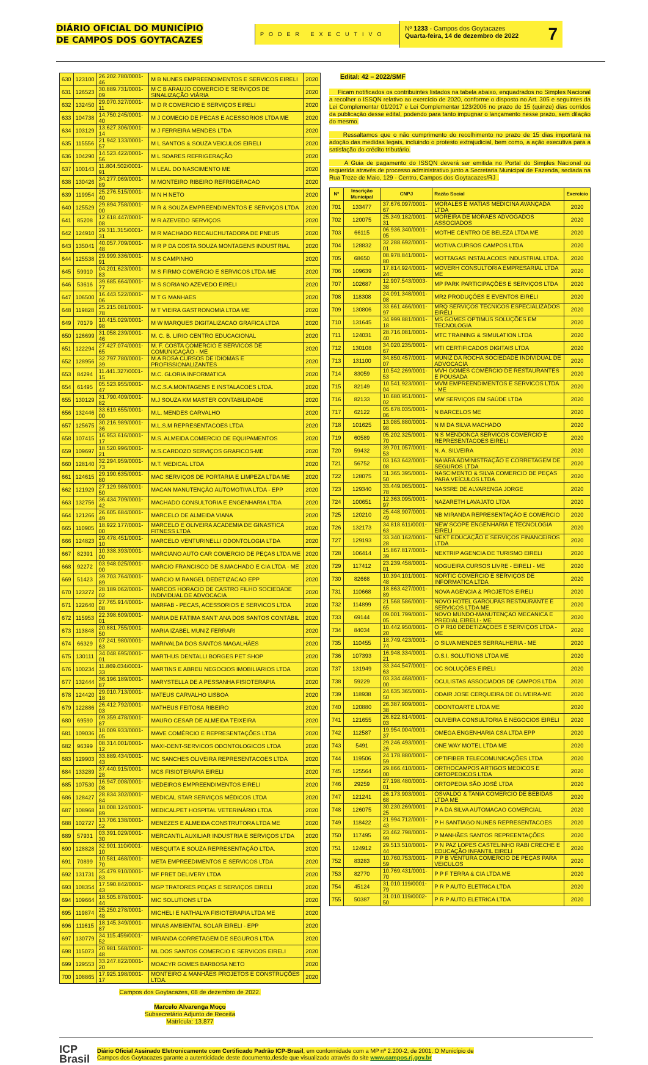DIÁRIO OFICIAL DO MUNICÍPIO
DE CAMPOS DOS GOYTACAZES
PODER EXECUTIVO
Nº 1233 - Campos dos Goytacazes
Quarta-feira, 14 de dezembro de 2022
7
| 630 | 123100 | 26.202.780/0001-46 | M B NUNES EMPREENDIMENTOS E SERVICOS EIRELI | 2020 |
| 631 | 126523 | 30.889.731/0001-09 | M C B ARAUJO COMERCIO E SERVIÇOS DE SINALIZAÇÃO VIÁRIA | 2020 |
| 632 | 132450 | 29.070.327/0001-11 | M D R COMERCIO E SERVIÇOS EIRELI | 2020 |
| 633 | 104738 | 14.750.245/0001-40 | M J COMECIO DE PECAS E ACESSORIOS LTDA ME | 2020 |
| 634 | 103129 | 13.627.306/0001-14 | M J FERREIRA MENDES LTDA | 2020 |
| 635 | 115556 | 21.942.133/0001-57 | M L SANTOS & SOUZA VEICULOS EIRELI | 2020 |
| 636 | 104290 | 14.523.422/0001-56 | M L SOARES REFRIGERAÇÃO | 2020 |
| 637 | 100143 | 11.804.502/0001-91 | M LEAL DO NASCIMENTO ME | 2020 |
| 638 | 130426 | 34.277.069/0001-89 | M MONTEIRO RIBEIRO REFRIGERACAO | 2020 |
| 639 | 119954 | 25.276.515/0001-40 | M N H NETO | 2020 |
| 640 | 125529 | 29.894.758/0001-00 | M R & SOUZA EMPREENDIMENTOS E SERVIÇOS LTDA | 2020 |
| 641 | 85208 | 12.618.447/0001-08 | M R AZEVEDO SERVIÇOS | 2020 |
| 642 | 124910 | 29.311.315/0001-31 | M R MACHADO RECAUCHUTADORA DE PNEUS | 2020 |
| 643 | 135041 | 40.057.709/0001-48 | M R P DA COSTA SOUZA MONTAGENS INDUSTRIAL | 2020 |
| 644 | 125538 | 29.999.336/0001-91 | M S CAMPINHO | 2020 |
| 645 | 59910 | 04.201.623/0001-83 | M S FIRMO COMERCIO E SERVICOS LTDA-ME | 2020 |
| 646 | 53616 | 39.685.664/0001-77 | M S SORIANO AZEVEDO EIRELI | 2020 |
| 647 | 106500 | 16.443.522/0001-06 | M T G MANHAES | 2020 |
| 648 | 119828 | 25.215.081/0001-78 | M T VIEIRA GASTRONOMIA LTDA ME | 2020 |
| 649 | 70179 | 10.415.029/0001-98 | M W MARQUES DIGITALIZACAO GRAFICA LTDA | 2020 |
| 650 | 126699 | 31.058.239/0001-46 | M. C. B. LIRIO CENTRO EDUCACIONAL | 2020 |
| 651 | 122294 | 27.427.074/0001-65 | M. F. COSTA COMERCIO E SERVICOS DE COMUNICAÇÃO - ME | 2020 |
| 652 | 128956 | 32.797.780/0001-39 | M.A ROSA CURSOS DE IDIOMAS E PROFISSIONALIZANTES | 2020 |
| 653 | 84294 | 11.441.327/0001-15 | M.C. GLORIA INFORMATICA | 2020 |
| 654 | 61495 | 05.523.955/0001-47 | M.C.S.A.MONTAGENS E INSTALACOES LTDA. | 2020 |
| 655 | 130129 | 31.790.409/0001-82 | M.J SOUZA KM MASTER CONTABILIDADE | 2020 |
| 656 | 132446 | 33.619.655/0001-00 | M.L. MENDES CARVALHO | 2020 |
| 657 | 125675 | 30.216.989/0001-36 | M.L.S.M REPRESENTACOES LTDA | 2020 |
| 658 | 107415 | 16.953.616/0001-17 | M.S. ALMEIDA COMERCIO DE EQUIPAMENTOS | 2020 |
| 659 | 109697 | 18.520.996/0001-21 | M.S.CARDOZO SERVIÇOS GRAFICOS-ME | 2020 |
| 660 | 128140 | 32.294.959/0001-73 | M.T. MEDICAL LTDA | 2020 |
| 661 | 124615 | 29.190.635/0001-80 | MAC SERVIÇOS DE PORTARIA E LIMPEZA LTDA ME | 2020 |
| 662 | 121929 | 27.129.986/0001-50 | MACAN MANUTENÇÃO AUTOMOTIVA LTDA - EPP | 2020 |
| 663 | 132756 | 36.434.709/0001-42 | MACHADO CONSULTORIA E ENGENHARIA LTDA | 2020 |
| 664 | 121266 | 26.605.684/0001-49 | MARCELO DE ALMEIDA VIANA | 2020 |
| 665 | 110905 | 18.922.177/0001-00 | MARCELO E OLIVEIRA ACADEMIA DE GINASTICA FITNESS LTDA | 2020 |
| 666 | 124823 | 29.478.451/0001-10 | MARCELO VENTURINELLI ODONTOLOGIA LTDA | 2020 |
| 667 | 82391 | 10.338.393/0001-00 | MARCIANO AUTO CAR COMERCIO DE PEÇAS LTDA ME | 2020 |
| 668 | 92272 | 03.948.025/0001-00 | MARCIO FRANCISCO DE S.MACHADO E CIA LTDA - ME | 2020 |
| 669 | 51423 | 39.703.764/0001-89 | MARCIO M RANGEL DEDETIZACAO EPP | 2020 |
| 670 | 123272 | 28.189.062/0001-02 | MARCOS HORACIO DE CASTRO FILHO SOCIEDADE INDIVIDUAL DE ADVOCACIA | 2020 |
| 671 | 122640 | 27.765.914/0001-08 | MARFAB - PECAS, ACESSORIOS E SERVICOS LTDA | 2020 |
| 672 | 115953 | 22.398.609/0001-01 | MARIA DE FÁTIMA SANT' ANA DOS SANTOS CONTÁBIL | 2020 |
| 673 | 113848 | 20.881.755/0001-50 | MARIA IZABEL MUNIZ FERRARI | 2020 |
| 674 | 66329 | 07.241.980/0001-63 | MARIVALDA DOS SANTOS MAGALHÃES | 2020 |
| 675 | 130111 | 34.048.695/0001-01 | MARTHUS DENTALLI BORGES PET SHOP | 2020 |
| 676 | 100234 | 11.869.034/0001-33 | MARTINS E ABREU NEGOCIOS IMOBILIARIOS LTDA | 2020 |
| 677 | 132444 | 36.196.189/0001-87 | MARYSTELLA DE A PESSANHA FISIOTERAPIA | 2020 |
| 678 | 124420 | 29.010.713/0001-18 | MATEUS CARVALHO LISBOA | 2020 |
| 679 | 122886 | 26.412.792/0001-03 | MATHEUS FEITOSA RIBEIRO | 2020 |
| 680 | 69590 | 09.359.478/0001-87 | MAURO CESAR DE ALMEIDA TEIXEIRA | 2020 |
| 681 | 109036 | 18.009.933/0001-05 | MAVE COMÉRCIO E REPRESENTAÇÕES LTDA | 2020 |
| 682 | 96399 | 08.314.001/0001-12 | MAXI-DENT-SERVICOS ODONTOLOGICOS LTDA | 2020 |
| 683 | 129903 | 33.889.434/0001-43 | MC SANCHES OLIVEIRA REPRESENTACOES LTDA | 2020 |
| 684 | 133289 | 37.440.915/0001-28 | MCS FISIOTERAPIA EIRELI | 2020 |
| 685 | 107530 | 16.947.008/0001-08 | MEDEIROS EMPREENDIMENTOS EIRELI | 2020 |
| 686 | 128427 | 28.834.302/0001-84 | MEDICAL STAR SERVIÇOS MÉDICOS LTDA | 2020 |
| 687 | 108968 | 18.008.124/0001-89 | MEDICALPET HOSPITAL VETERINÁRIO LTDA | 2020 |
| 688 | 102727 | 13.706.138/0001-52 | MENEZES E ALMEIDA CONSTRUTORA LTDA ME | 2020 |
| 689 | 57931 | 03.391.029/0001-30 | MERCANTIL AUXILIAR INDUSTRIA E SERVIÇOS LTDA | 2020 |
| 690 | 128828 | 32.901.110/0001-10 | MESQUITA E SOUZA REPRESENTAÇÃO LTDA. | 2020 |
| 691 | 70899 | 10.581.468/0001-70 | META EMPREEDIMENTOS E SERVICOS LTDA | 2020 |
| 692 | 131731 | 35.479.910/0001-83 | MF PRET DELIVERY LTDA | 2020 |
| 693 | 108354 | 17.590.842/0001-43 | MGP TRATORES PEÇAS E SERVIÇOS EIRELI | 2020 |
| 694 | 109664 | 18.505.878/0001-44 | MIC SOLUTIONS LTDA | 2020 |
| 695 | 119874 | 25.250.278/0001-48 | MICHELI E NATHALYA FISIOTERAPIA LTDA ME | 2020 |
| 696 | 111615 | 18.145.349/0001-87 | MINAS AMBIENTAL SOLAR EIRELI - EPP | 2020 |
| 697 | 130779 | 34.115.459/0001-52 | MIRANDA CORRETAGEM DE SEGUROS LTDA | 2020 |
| 698 | 115073 | 20.981.568/0001-48 | ML DOS SANTOS COMERCIO E SERVICOS EIRELI | 2020 |
| 699 | 129553 | 33.247.822/0001-20 | MOACYR GOMES BARBOSA NETO | 2020 |
| 700 | 108865 | 17.925.198/0001-17 | MONTEIRO & MANHÃES PROJETOS E CONSTRUÇÕES LTDA. | 2020 |
Campos dos Goytacazes, 08 de dezembro de 2022.
Marcelo Alvarenga Moço
Subsecretário Adjunto de Receita
Matrícula: 13.877
Edital: 42 – 2022/SMF
Ficam notificados os contribuintes listados na tabela abaixo, enquadrados no Simples Nacional a recolher o ISSQN relativo ao exercício de 2020, conforme o disposto no Art. 305 e seguintes da Lei Complementar 01/2017 e Lei Complementar 123/2006 no prazo de 15 (quinze) dias corridos da publicação desse edital, podendo para tanto impugnar o lançamento nesse prazo, sem dilação do mesmo.
Ressaltamos que o não cumprimento do recolhimento no prazo de 15 dias importará na adoção das medidas legais, incluindo o protesto extrajudicial, bem como, a ação executiva para a satisfação do crédito tributário.
A Guia de pagamento do ISSQN deverá ser emitida no Portal do Simples Nacional ou requerida através de processo administrativo junto a Secretaria Municipal de Fazenda, sediada na Rua Treze de Maio, 129 - Centro, Campos dos Goytacazes/RJ .
| Nº | Inscrição Municipal | CNPJ | Razão Social | Exercício |
| --- | --- | --- | --- | --- |
| 701 | 133477 | 37.676.097/0001-67 | MORALES E MATIAS MEDICINA AVANÇADA LTDA | 2020 |
| 702 | 120075 | 25.349.182/0001-31 | MOREIRA DE MORAES ADVOGADOS ASSOCIADOS | 2020 |
| 703 | 66115 | 06.936.340/0001-05 | MOTHE CENTRO DE BELEZA LTDA ME | 2020 |
| 704 | 128832 | 32.288.692/0001-01 | MOTIVA CURSOS CAMPOS LTDA | 2020 |
| 705 | 68650 | 08.978.841/0001-80 | MOTTAGAS INSTALACOES INDUSTRIAL LTDA. | 2020 |
| 706 | 109639 | 17.814.924/0001-24 | MOVERH CONSULTORIA EMPRESARIAL LTDA ME | 2020 |
| 707 | 102687 | 12.907.543/0003-38 | MP PARK PARTICIPAÇÕES E SERVIÇOS LTDA | 2020 |
| 708 | 118308 | 24.091.348/0001-08 | MR2 PRODUÇÕES E EVENTOS EIRELI | 2020 |
| 709 | 130806 | 33.661.466/0001-97 | MRQ SERVIÇOS TECNICOS ESPECIALIZADOS EIRELI | 2020 |
| 710 | 131645 | 34.999.881/0001-18 | MS GOMES OPTIMUS SOLUÇÕES EM TECNOLOGIA | 2020 |
| 711 | 124031 | 28.716.081/0001-40 | MTC TRAINING & SIMULATION LTDA | 2020 |
| 712 | 130108 | 34.020.235/0001-67 | MTI CERTIFICADOS DIGITAIS LTDA | 2020 |
| 713 | 131100 | 34.850.457/0001-07 | MUNIZ DA ROCHA SOCIEDADE INDIVIDUAL DE ADVOCACIA | 2020 |
| 714 | 83059 | 10.542.269/0001-53 | MVH GOMES COMÉRCIO DE RESTAURANTES E POUSADA | 2020 |
| 715 | 82149 | 10.541.923/0001-04 | MVM EMPREENDIMENTOS E SERVICOS LTDA - ME | 2020 |
| 716 | 82133 | 10.680.951/0001-02 | MW SERVIÇOS EM SAÚDE LTDA | 2020 |
| 717 | 62122 | 05.678.035/0001-06 | N BARCELOS ME | 2020 |
| 718 | 101625 | 13.085.880/0001-98 | N M DA SILVA MACHADO | 2020 |
| 719 | 60589 | 05.202.325/0001-70 | N S MENDONCA SERVICOS COMERCIO E REPRESENTACOES EIRELI | 2020 |
| 720 | 59432 | 39.701.057/0001-53 | N. A. SILVEIRA | 2020 |
| 721 | 56752 | 03.163.642/0001-08 | NAIARA ADMINISTRAÇÃO E CORRETAGEM DE SEGUROS LTDA | 2020 |
| 722 | 128075 | 31.365.395/0001-50 | NASCIMENTO & SILVA COMERCIO DE PEÇAS PARA VEÍCULOS LTDA | 2020 |
| 723 | 129340 | 33.449.065/0001-78 | NASSRE DE ALVARENGA JORGE | 2020 |
| 724 | 100651 | 12.363.095/0001-97 | NAZARETH LAVAJATO LTDA | 2020 |
| 725 | 120210 | 25.448.907/0001-49 | NB MIRANDA REPRESENTAÇÃO E COMÉRCIO | 2020 |
| 726 | 132173 | 34.818.611/0001-63 | NEW SCOPE ENGENHARIA E TECNOLOGIA EIRELI | 2020 |
| 727 | 129193 | 33.340.162/0001-28 | NEXT EDUCAÇÃO E SERVIÇOS FINANCEIROS LTDA | 2020 |
| 728 | 106414 | 15.867.817/0001-39 | NEXTRIP AGENCIA DE TURISMO EIRELI | 2020 |
| 729 | 117412 | 23.239.458/0001-01 | NOGUEIRA CURSOS LIVRE - EIRELI - ME | 2020 |
| 730 | 82668 | 10.394.101/0001-48 | NORTIC COMERCIO E SERVIÇOS DE INFORMATICA LTDA | 2020 |
| 731 | 110668 | 18.863.427/0001-89 | NOVA AGENCIA & PROJETOS EIRELI | 2020 |
| 732 | 114899 | 21.568.586/0001-65 | NOVO HOTEL GAROUPAS RESTAURANTE E SERVICOS LTDA ME | 2020 |
| 733 | 69144 | 09.001.799/0001-05 | NOVO MUNDO-MANUTENÇAO MECANICA E PREDIAL EIRELI - ME | 2020 |
| 734 | 84034 | 10.442.950/0001-20 | O P R10 DEDETIZAÇOES E SERVIÇOS LTDA - ME | 2020 |
| 735 | 110455 | 18.749.423/0001-74 | O SILVA MENDES SERRALHERIA - ME | 2020 |
| 736 | 107393 | 16.948.334/0001-21 | O.S.I. SOLUTIONS LTDA ME | 2020 |
| 737 | 131949 | 33.344.547/0001-63 | OC SOLUÇÕES EIRELI | 2020 |
| 738 | 59229 | 03.334.468/0001-00 | OCULISTAS ASSOCIADOS DE CAMPOS LTDA | 2020 |
| 739 | 118938 | 24.635.365/0001-50 | ODAIR JOSE CERQUEIRA DE OLIVEIRA-ME | 2020 |
| 740 | 120880 | 26.387.909/0001-38 | ODONTOARTE LTDA ME | 2020 |
| 741 | 121655 | 26.822.814/0001-03 | OLIVEIRA CONSULTORIA E NEGOCIOS EIRELI | 2020 |
| 742 | 112587 | 19.954.004/0001-37 | OMEGA ENGENHARIA CSA LTDA EPP | 2020 |
| 743 | 5491 | 29.246.493/0001-26 | ONE WAY MOTEL LTDA ME | 2020 |
| 744 | 119506 | 24.178.880/0001-59 | OPTIFIBER TELECOMUNICAÇÕES LTDA | 2020 |
| 745 | 125564 | 29.866.410/0001-00 | ORTHOCAMPOS ARTIGOS MEDICOS E ORTOPEDICOS LTDA | 2020 |
| 746 | 29259 | 27.198.480/0001-01 | ORTOPEDIA SÃO JOSÉ LTDA | 2020 |
| 747 | 121241 | 26.173.903/0001-68 | OSVALDO & TANIA COMERCIO DE BEBIDAS LTDA ME | 2020 |
| 748 | 126075 | 30.230.269/0001-25 | P A DA SILVA AUTOMACAO COMERCIAL | 2020 |
| 749 | 118422 | 21.994.712/0001-43 | P H SANTIAGO NUNES REPRESENTACOES | 2020 |
| 750 | 117495 | 23.462.798/0001-99 | P MANHÃES SANTOS REPREENTAÇÕES | 2020 |
| 751 | 124912 | 29.513.510/0001-44 | P N PAZ LOPES CASTELINHO RABI CRECHE E EDUCAÇÃO INFANTIL EIRELI | 2020 |
| 752 | 83283 | 10.760.753/0001-59 | P P B VENTURA COMERCIO DE PEÇAS PARA VEICULOS | 2020 |
| 753 | 82770 | 10.769.431/0001-70 | P P F TERRA & CIA LTDA ME | 2020 |
| 754 | 45124 | 31.010.119/0001-79 | P R P AUTO ELETRICA LTDA | 2020 |
| 755 | 50387 | 31.010.119/0002-50 | P R P AUTO ELETRICA LTDA | 2020 |
ICP
Brasil
Diário Oficial Assinado Eletronicamente com Certificado Padrão ICP-Brasil, em conformidade com a MP nº 2.200-2, de 2001. O Município de
Campos dos Goytacazes garante a autenticidade deste documento,desde que visualizado através do site www.campos.rj.gov.br